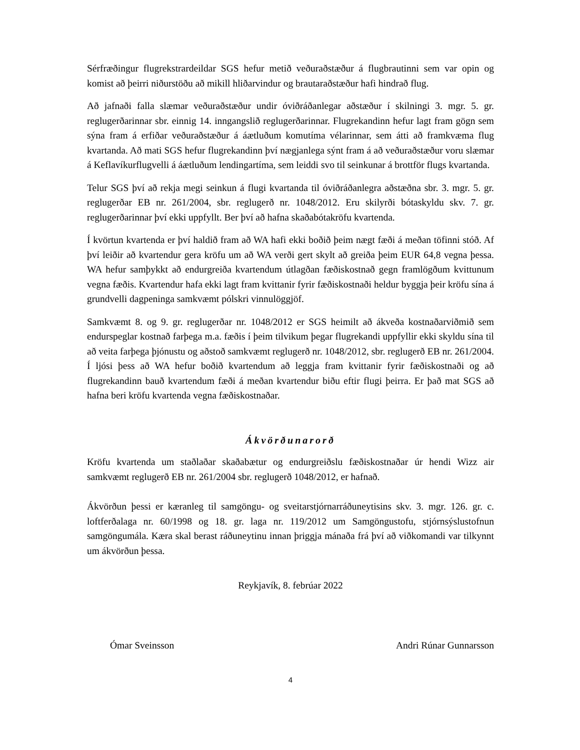Sérfræðingur flugrekstrardeildar SGS hefur metið veðuraðstæður á flugbrautinni sem var opin og komist að þeirri niðurstöðu að mikill hliðarvindur og brautaraðstæður hafi hindrað flug.
Að jafnaði falla slæmar veðuraðstæður undir óviðráðanlegar aðstæður í skilningi 3. mgr. 5. gr. reglugerðarinnar sbr. einnig 14. inngangslið reglugerðarinnar. Flugrekandinn hefur lagt fram gögn sem sýna fram á erfiðar veðuraðstæður á áætluðum komutíma vélarinnar, sem átti að framkvæma flug kvartanda. Að mati SGS hefur flugrekandinn því nægjanlega sýnt fram á að veðuraðstæður voru slæmar á Keflavíkurflugvelli á áætluðum lendingartíma, sem leiddi svo til seinkunar á brottför flugs kvartanda.
Telur SGS því að rekja megi seinkun á flugi kvartanda til óviðráðanlegra aðstæðna sbr. 3. mgr. 5. gr. reglugerðar EB nr. 261/2004, sbr. reglugerð nr. 1048/2012. Eru skilyrði bótaskyldu skv. 7. gr. reglugerðarinnar því ekki uppfyllt. Ber því að hafna skaðabótakröfu kvartenda.
Í kvörtun kvartenda er því haldið fram að WA hafi ekki boðið þeim nægt fæði á meðan töfinni stóð. Af því leiðir að kvartendur gera kröfu um að WA verði gert skylt að greiða þeim EUR 64,8 vegna þessa. WA hefur samþykkt að endurgreiða kvartendum útlagðan fæðiskostnað gegn framlögðum kvittunum vegna fæðis. Kvartendur hafa ekki lagt fram kvittanir fyrir fæðiskostnaði heldur byggja þeir kröfu sína á grundvelli dagpeninga samkvæmt pólskri vinnulöggjöf.
Samkvæmt 8. og 9. gr. reglugerðar nr. 1048/2012 er SGS heimilt að ákveða kostnaðarviðmið sem endurspeglar kostnað farþega m.a. fæðis í þeim tilvikum þegar flugrekandi uppfyllir ekki skyldu sína til að veita farþega þjónustu og aðstoð samkvæmt reglugerð nr. 1048/2012, sbr. reglugerð EB nr. 261/2004. Í ljósi þess að WA hefur boðið kvartendum að leggja fram kvittanir fyrir fæðiskostnaði og að flugrekandinn bauð kvartendum fæði á meðan kvartendur biðu eftir flugi þeirra. Er það mat SGS að hafna beri kröfu kvartenda vegna fæðiskostnaðar.
Ákvörðunarorð
Kröfu kvartenda um staðlaðar skaðabætur og endurgreiðslu fæðiskostnaðar úr hendi Wizz air samkvæmt reglugerð EB nr. 261/2004 sbr. reglugerð 1048/2012, er hafnað.
Ákvörðun þessi er kæranleg til samgöngu- og sveitarstjórnarráðuneytisins skv. 3. mgr. 126. gr. c. loftferðalaga nr. 60/1998 og 18. gr. laga nr. 119/2012 um Samgöngustofu, stjórnsýslustofnun samgöngumála. Kæra skal berast ráðuneytinu innan þriggja mánaða frá því að viðkomandi var tilkynnt um ákvörðun þessa.
Reykjavík, 8. febrúar 2022
Ómar Sveinsson Andri Rúnar Gunnarsson
4